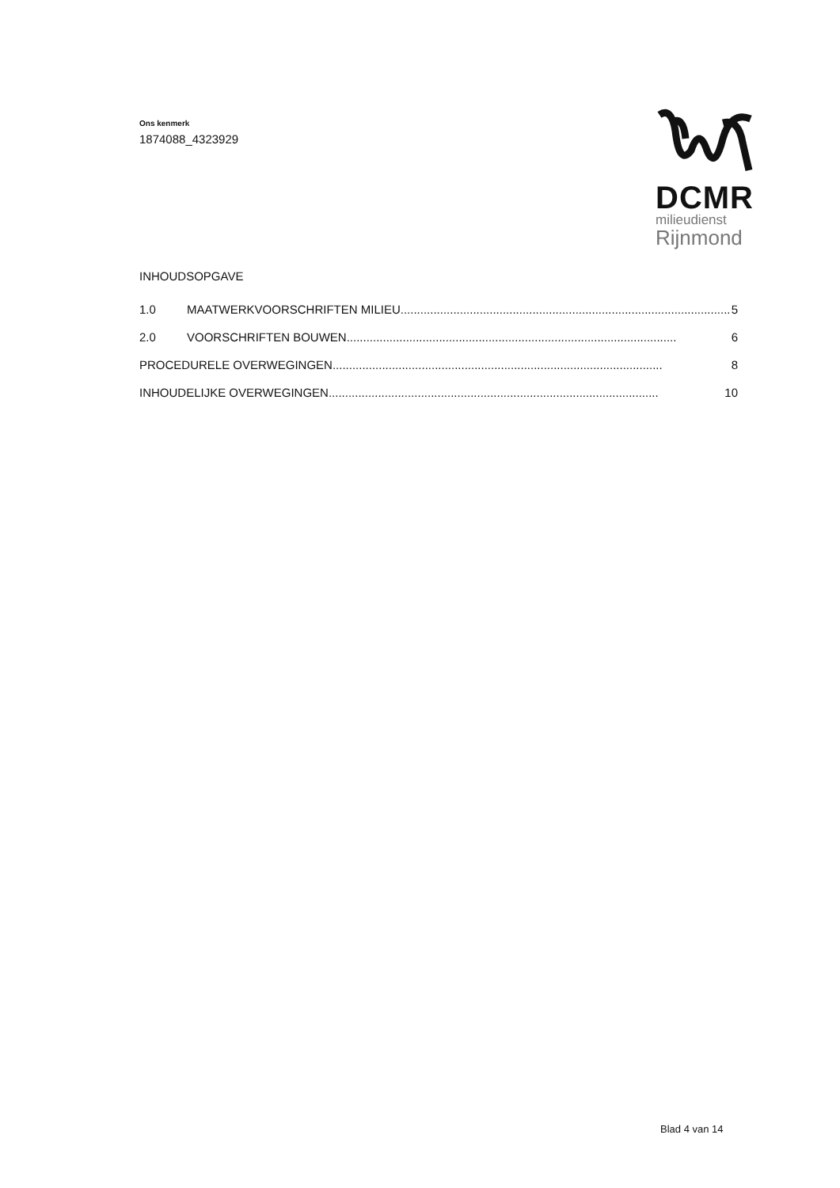Ons kenmerk
1874088_4323929
DCMR
milieudienst
Rijnmond
INHOUDSOPGAVE
1.0 MAATWERKVOORSCHRIFTEN MILIEU.................................................................................................... 5
2.0 VOORSCHRIFTEN BOUWEN.................................................................................................... 6
PROCEDURELE OVERWEGINGEN .................................................................................................... 8
INHOUDELIJKE OVERWEGINGEN .................................................................................................... 10
Blad 4 van 14